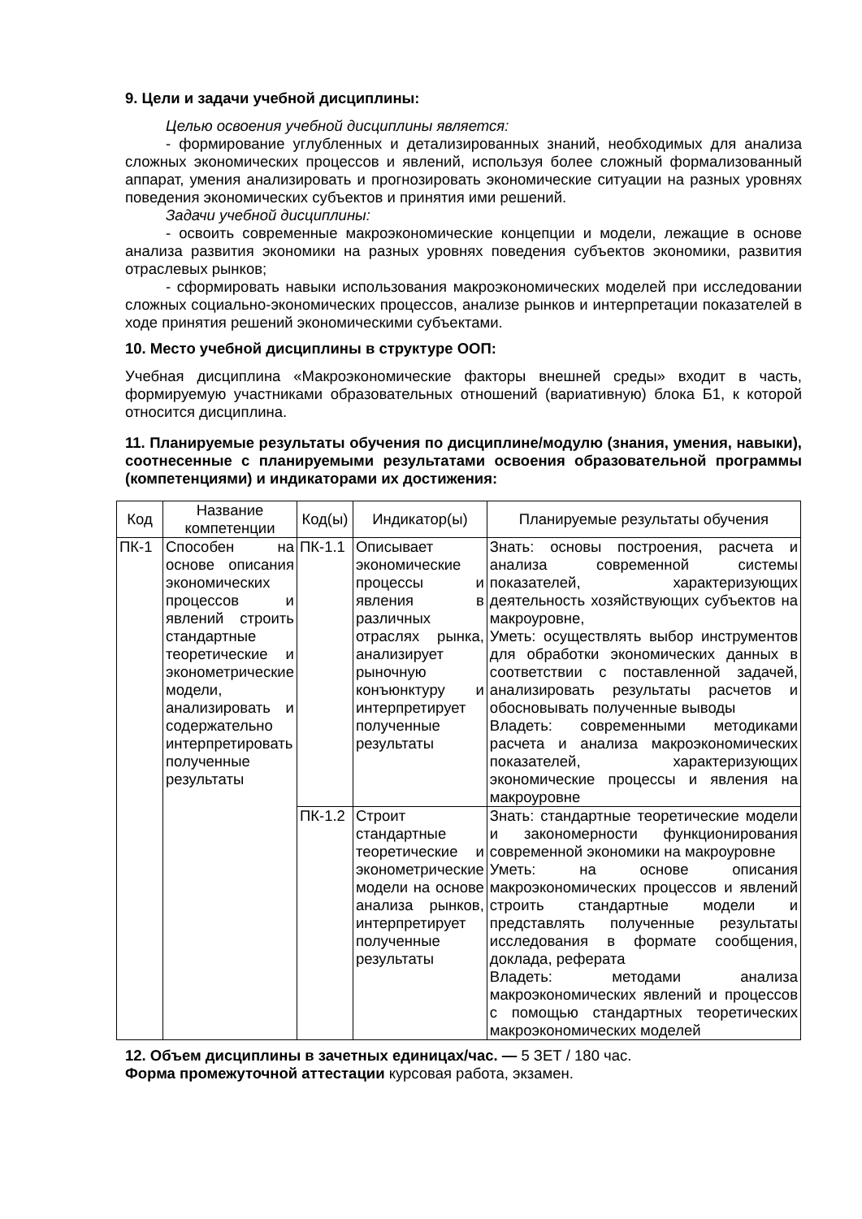9. Цели и задачи учебной дисциплины:
Целью освоения учебной дисциплины является:
- формирование углубленных и детализированных знаний, необходимых для анализа сложных экономических процессов и явлений, используя более сложный формализованный аппарат, умения анализировать и прогнозировать экономические ситуации на разных уровнях поведения экономических субъектов и принятия ими решений.
Задачи учебной дисциплины:
- освоить современные макроэкономические концепции и модели, лежащие в основе анализа развития экономики на разных уровнях поведения субъектов экономики, развития отраслевых рынков;
- сформировать навыки использования макроэкономических моделей при исследовании сложных социально-экономических процессов, анализе рынков и интерпретации показателей в ходе принятия решений экономическими субъектами.
10. Место учебной дисциплины в структуре ООП:
Учебная дисциплина «Макроэкономические факторы внешней среды» входит в часть, формируемую участниками образовательных отношений (вариативную) блока Б1, к которой относится дисциплина.
11. Планируемые результаты обучения по дисциплине/модулю (знания, умения, навыки), соотнесенные с планируемыми результатами освоения образовательной программы (компетенциями) и индикаторами их достижения:
| Код | Название компетенции | Код(ы) | Индикатор(ы) | Планируемые результаты обучения |
| --- | --- | --- | --- | --- |
| ПК-1 | Способен на основе описания экономических процессов и явлений строить стандартные теоретические и эконометрические модели, анализировать и содержательно интерпретировать полученные результаты | ПК-1.1 | Описывает экономические процессы и явления в различных отраслях рынка, анализирует рыночную конъюнктуру и интерпретирует полученные результаты | Знать: основы построения, расчета и анализа современной системы показателей, характеризующих деятельность хозяйствующих субъектов на макроуровне, Уметь: осуществлять выбор инструментов для обработки экономических данных в соответствии с поставленной задачей, анализировать результаты расчетов и обосновывать полученные выводы Владеть: современными методиками расчета и анализа макроэкономических показателей, характеризующих экономические процессы и явления на макроуровне |
| | | ПК-1.2 | Строит стандартные теоретические и эконометрические модели на основе анализа рынков, интерпретирует полученные результаты | Знать: стандартные теоретические модели и закономерности функционирования современной экономики на макроуровне Уметь: на основе описания макроэкономических процессов и явлений строить стандартные модели и представлять полученные результаты исследования в формате сообщения, доклада, реферата Владеть: методами анализа макроэкономических явлений и процессов с помощью стандартных теоретических макроэкономических моделей |
12. Объем дисциплины в зачетных единицах/час. — 5 ЗЕТ / 180 час.
Форма промежуточной аттестации курсовая работа, экзамен.